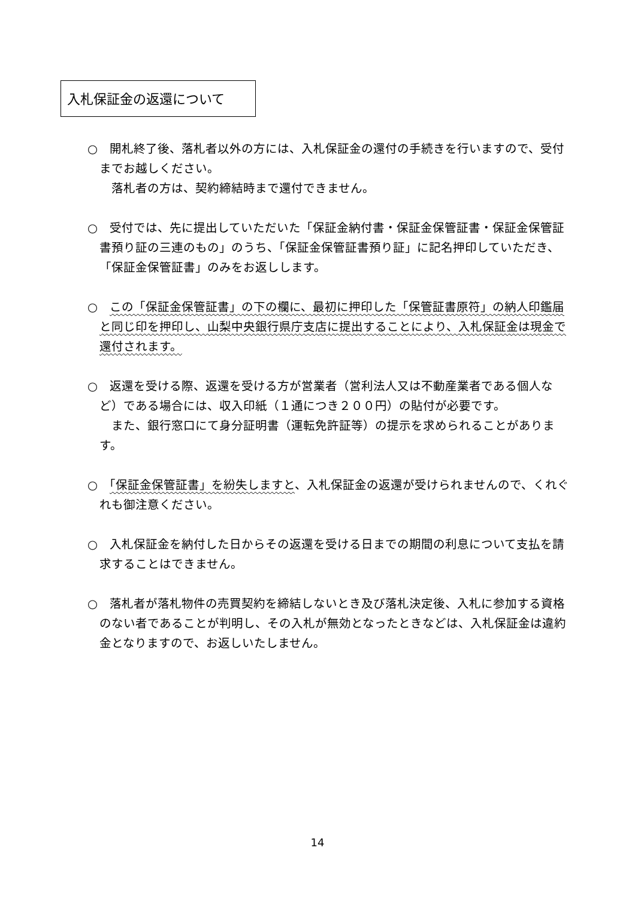入札保証金の返還について
○　開札終了後、落札者以外の方には、入札保証金の還付の手続きを行いますので、受付までお越しください。
　　落札者の方は、契約締結時まで還付できません。
○　受付では、先に提出していただいた「保証金納付書・保証金保管証書・保証金保管証書預り証の三連のもの」のうち、「保証金保管証書預り証」に記名押印していただき、「保証金保管証書」のみをお返しします。
○　この「保証金保管証書」の下の欄に、最初に押印した「保管証書原符」の納人印鑑届と同じ印を押印し、山梨中央銀行県庁支店に提出することにより、入札保証金は現金で還付されます。
○　返還を受ける際、返還を受ける方が営業者（営利法人又は不動産業者である個人など）である場合には、収入印紙（１通につき２００円）の貼付が必要です。
　　また、銀行窓口にて身分証明書（運転免許証等）の提示を求められることがあります。
○　「保証金保管証書」を紛失しますと、入札保証金の返還が受けられませんので、くれぐれも御注意ください。
○　入札保証金を納付した日からその返還を受ける日までの期間の利息について支払を請求することはできません。
○　落札者が落札物件の売買契約を締結しないとき及び落札決定後、入札に参加する資格のない者であることが判明し、その入札が無効となったときなどは、入札保証金は違約金となりますので、お返しいたしません。
14